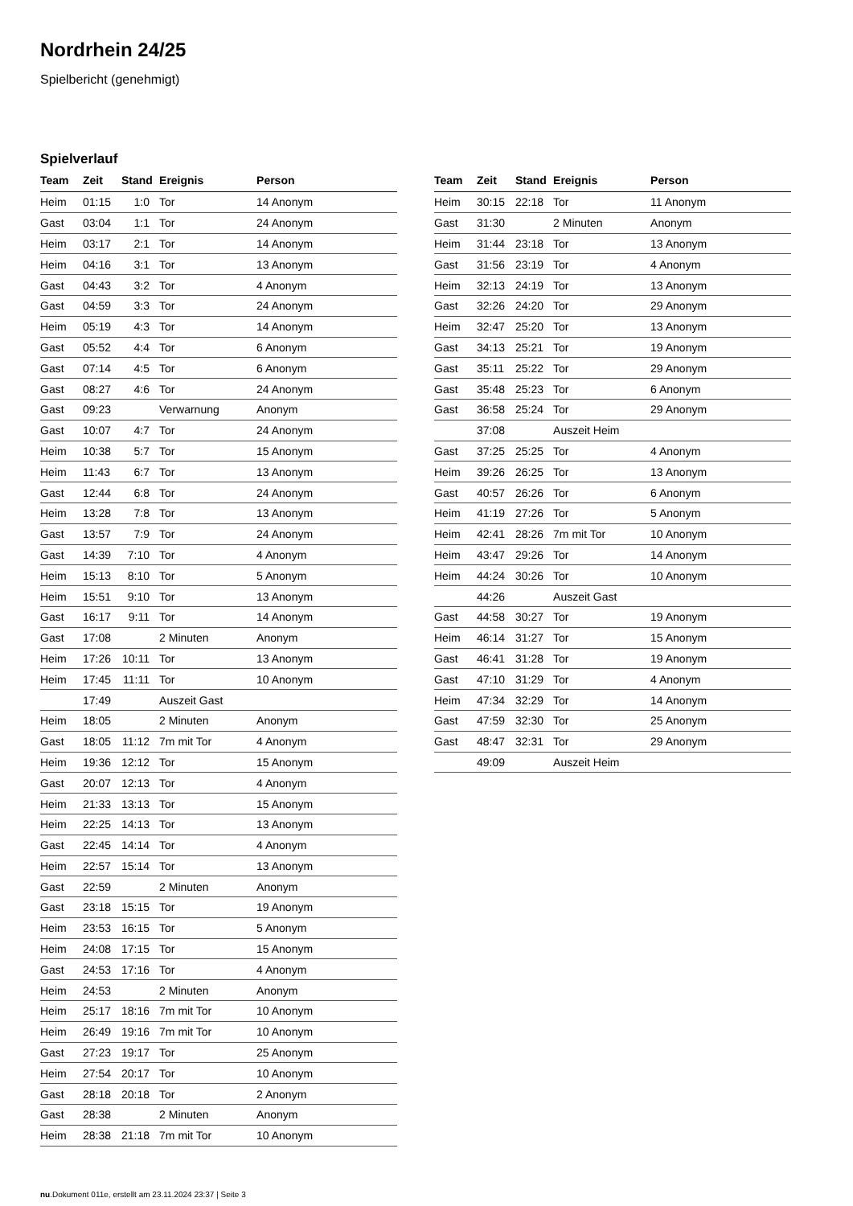Nordrhein 24/25
Spielbericht (genehmigt)
Spielverlauf
| Team | Zeit | Stand | Ereignis | Person |
| --- | --- | --- | --- | --- |
| Heim | 01:15 | 1:0 | Tor | 14 Anonym |
| Gast | 03:04 | 1:1 | Tor | 24 Anonym |
| Heim | 03:17 | 2:1 | Tor | 14 Anonym |
| Heim | 04:16 | 3:1 | Tor | 13 Anonym |
| Gast | 04:43 | 3:2 | Tor | 4 Anonym |
| Gast | 04:59 | 3:3 | Tor | 24 Anonym |
| Heim | 05:19 | 4:3 | Tor | 14 Anonym |
| Gast | 05:52 | 4:4 | Tor | 6 Anonym |
| Gast | 07:14 | 4:5 | Tor | 6 Anonym |
| Gast | 08:27 | 4:6 | Tor | 24 Anonym |
| Gast | 09:23 | | Verwarnung | Anonym |
| Gast | 10:07 | 4:7 | Tor | 24 Anonym |
| Heim | 10:38 | 5:7 | Tor | 15 Anonym |
| Heim | 11:43 | 6:7 | Tor | 13 Anonym |
| Gast | 12:44 | 6:8 | Tor | 24 Anonym |
| Heim | 13:28 | 7:8 | Tor | 13 Anonym |
| Gast | 13:57 | 7:9 | Tor | 24 Anonym |
| Gast | 14:39 | 7:10 | Tor | 4 Anonym |
| Heim | 15:13 | 8:10 | Tor | 5 Anonym |
| Heim | 15:51 | 9:10 | Tor | 13 Anonym |
| Gast | 16:17 | 9:11 | Tor | 14 Anonym |
| Gast | 17:08 | | 2 Minuten | Anonym |
| Heim | 17:26 | 10:11 | Tor | 13 Anonym |
| Heim | 17:45 | 11:11 | Tor | 10 Anonym |
| | 17:49 | | Auszeit Gast | |
| Heim | 18:05 | | 2 Minuten | Anonym |
| Gast | 18:05 | 11:12 | 7m mit Tor | 4 Anonym |
| Heim | 19:36 | 12:12 | Tor | 15 Anonym |
| Gast | 20:07 | 12:13 | Tor | 4 Anonym |
| Heim | 21:33 | 13:13 | Tor | 15 Anonym |
| Heim | 22:25 | 14:13 | Tor | 13 Anonym |
| Gast | 22:45 | 14:14 | Tor | 4 Anonym |
| Heim | 22:57 | 15:14 | Tor | 13 Anonym |
| Gast | 22:59 | | 2 Minuten | Anonym |
| Gast | 23:18 | 15:15 | Tor | 19 Anonym |
| Heim | 23:53 | 16:15 | Tor | 5 Anonym |
| Heim | 24:08 | 17:15 | Tor | 15 Anonym |
| Gast | 24:53 | 17:16 | Tor | 4 Anonym |
| Heim | 24:53 | | 2 Minuten | Anonym |
| Heim | 25:17 | 18:16 | 7m mit Tor | 10 Anonym |
| Heim | 26:49 | 19:16 | 7m mit Tor | 10 Anonym |
| Gast | 27:23 | 19:17 | Tor | 25 Anonym |
| Heim | 27:54 | 20:17 | Tor | 10 Anonym |
| Gast | 28:18 | 20:18 | Tor | 2 Anonym |
| Gast | 28:38 | | 2 Minuten | Anonym |
| Heim | 28:38 | 21:18 | 7m mit Tor | 10 Anonym |
| Team | Zeit | Stand | Ereignis | Person |
| --- | --- | --- | --- | --- |
| Heim | 30:15 | 22:18 | Tor | 11 Anonym |
| Gast | 31:30 | | 2 Minuten | Anonym |
| Heim | 31:44 | 23:18 | Tor | 13 Anonym |
| Gast | 31:56 | 23:19 | Tor | 4 Anonym |
| Heim | 32:13 | 24:19 | Tor | 13 Anonym |
| Gast | 32:26 | 24:20 | Tor | 29 Anonym |
| Heim | 32:47 | 25:20 | Tor | 13 Anonym |
| Gast | 34:13 | 25:21 | Tor | 19 Anonym |
| Gast | 35:11 | 25:22 | Tor | 29 Anonym |
| Gast | 35:48 | 25:23 | Tor | 6 Anonym |
| Gast | 36:58 | 25:24 | Tor | 29 Anonym |
| | 37:08 | | Auszeit Heim | |
| Gast | 37:25 | 25:25 | Tor | 4 Anonym |
| Heim | 39:26 | 26:25 | Tor | 13 Anonym |
| Gast | 40:57 | 26:26 | Tor | 6 Anonym |
| Heim | 41:19 | 27:26 | Tor | 5 Anonym |
| Heim | 42:41 | 28:26 | 7m mit Tor | 10 Anonym |
| Heim | 43:47 | 29:26 | Tor | 14 Anonym |
| Heim | 44:24 | 30:26 | Tor | 10 Anonym |
| | 44:26 | | Auszeit Gast | |
| Gast | 44:58 | 30:27 | Tor | 19 Anonym |
| Heim | 46:14 | 31:27 | Tor | 15 Anonym |
| Gast | 46:41 | 31:28 | Tor | 19 Anonym |
| Gast | 47:10 | 31:29 | Tor | 4 Anonym |
| Heim | 47:34 | 32:29 | Tor | 14 Anonym |
| Gast | 47:59 | 32:30 | Tor | 25 Anonym |
| Gast | 48:47 | 32:31 | Tor | 29 Anonym |
| | 49:09 | | Auszeit Heim | |
nu.Dokument 011e, erstellt am 23.11.2024 23:37 | Seite 3